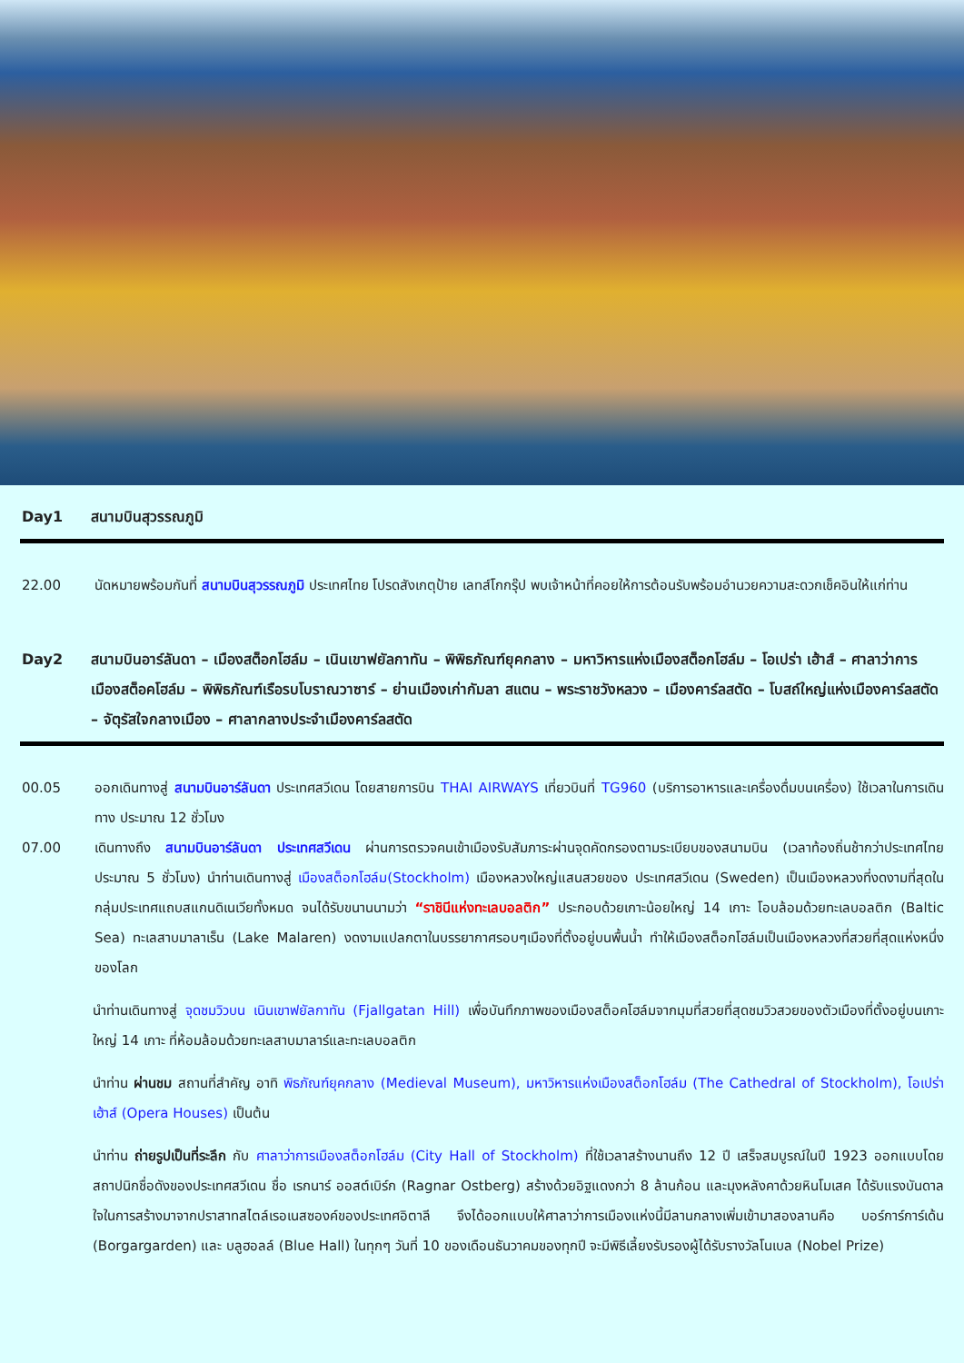Day1 สนามบินสุวรรณภูมิ
22.00 นัดหมายพร้อมกันที่ สนามบินสุวรรณภูมิ ประเทศไทย โปรดสังเกตุป้าย เลทส์โกกรุ๊ป พบเจ้าหน้าที่คอยให้การต้อนรับพร้อมอำนวยความสะดวกเช็คอินให้แก่ท่าน
Day2 สนามบินอาร์ลันดา – เมืองสต็อกโฮล์ม – เนินเขาฟยัลกาทัน – พิพิธภัณฑ์ยุคกลาง – มหาวิหารแห่งเมืองสต็อกโฮล์ม – โอเปร่า เฮ้าส์ – ศาลาว่าการเมืองสต็อคโฮล์ม – พิพิธภัณฑ์เรือรบโบราณวาซาร์ – ย่านเมืองเก่ากัมลา สแตน – พระราชวังหลวง – เมืองคาร์ลสตัด – โบสถ์ใหญ่แห่งเมืองคาร์ลสตัด – จัตุรัสใจกลางเมือง – ศาลากลางประจำเมืองคาร์ลสตัด
00.05 ออกเดินทางสู่ สนามบินอาร์ลันดา ประเทศสวีเดน โดยสายการบิน THAI AIRWAYS เที่ยวบินที่ TG960 (บริการอาหารและเครื่องดื่มบนเครื่อง) ใช้เวลาในการเดินทาง ประมาณ 12 ชั่วโมง
07.00 เดินทางถึง สนามบินอาร์ลันดา ประเทศสวีเดน ผ่านการตรวจคนเข้าเมืองรับสัมภาระผ่านจุดคัดกรองตามระเบียบของสนามบิน (เวลาท้องถิ่นช้ากว่าประเทศไทยประมาณ 5 ชั่วโมง) นำท่านเดินทางสู่ เมืองสต็อกโฮล์ม(Stockholm) เมืองหลวงใหญ่แสนสวยของ ประเทศสวีเดน (Sweden) เป็นเมืองหลวงที่งดงามที่สุดในกลุ่มประเทศแถบสแกนดิเนเวียทั้งหมด จนได้รับขนานนามว่า “ราชินีแห่งทะเลบอลติก” ประกอบด้วยเกาะน้อยใหญ่ 14 เกาะ โอบล้อมด้วยทะเลบอลติก (Baltic Sea) ทะเลสาบมาลาเร็น (Lake Malaren) งดงามแปลกตาในบรรยากาศรอบๆเมืองที่ตั้งอยู่บนพื้นน้ำ ทำให้เมืองสต็อกโฮล์มเป็นเมืองหลวงที่สวยที่สุดแห่งหนึ่งของโลก
นำท่านเดินทางสู่ จุดชมวิวบน เนินเขาฟยัลกาทัน (Fjallgatan Hill) เพื่อบันทึกภาพของเมืองสต็อคโฮล์มจากมุมที่สวยที่สุดชมวิวสวยของตัวเมืองที่ตั้งอยู่บนเกาะใหญ่ 14 เกาะ ที่ห้อมล้อมด้วยทะเลสาบมาลาร์และทะเลบอลติก
นำท่าน ผ่านชม สถานที่สำคัญ อาทิ พิธภัณฑ์ยุคกลาง (Medieval Museum), มหาวิหารแห่งเมืองสต็อกโฮล์ม (The Cathedral of Stockholm), โอเปร่า เฮ้าส์ (Opera Houses) เป็นต้น
นำท่าน ถ่ายรูปเป็นที่ระลึก กับ ศาลาว่าการเมืองสต็อกโฮล์ม (City Hall of Stockholm) ที่ใช้เวลาสร้างนานถึง 12 ปี เสร็จสมบูรณ์ในปี 1923 ออกแบบโดยสถาปนิกชื่อดังของประเทศสวีเดน ชื่อ เรกนาร์ ออสต์เบิร์ก (Ragnar Ostberg) สร้างด้วยอิฐแดงกว่า 8 ล้านก้อน และมุงหลังคาด้วยหินโมเสค ได้รับแรงบันดาลใจในการสร้างมาจากปราสาทสไตล์เรอเนสซองค์ของประเทศอิตาลี จึงได้ออกแบบให้ศาลาว่าการเมืองแห่งนี้มีลานกลางเพิ่มเข้ามาสองลานคือ บอร์การ์การ์เด้น (Borgargarden) และ บลูฮอลล์ (Blue Hall) ในทุกๆ วันที่ 10 ของเดือนธันวาคมของทุกปี จะมีพิธีเลี้ยงรับรองผู้ได้รับรางวัลโนเบล (Nobel Prize)